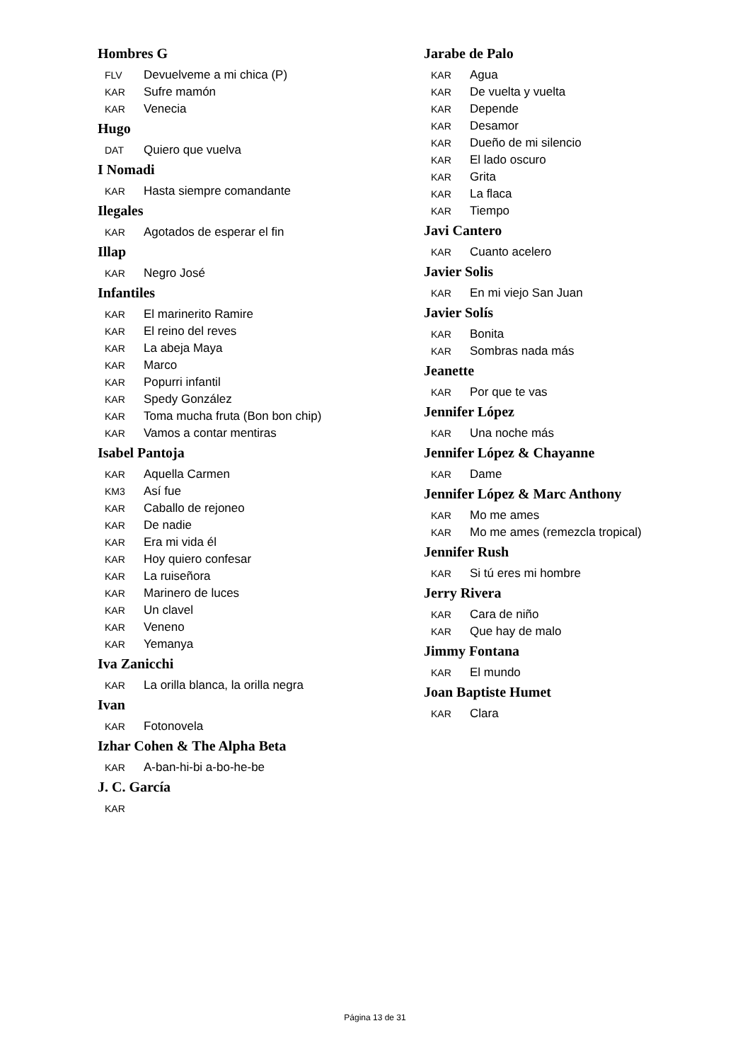Hombres G
FLV Devuelveme a mi chica (P)
KAR Sufre mamón
KAR Venecia
Hugo
DAT Quiero que vuelva
I Nomadi
KAR Hasta siempre comandante
Ilegales
KAR Agotados de esperar el fin
Illap
KAR Negro José
Infantiles
KAR El marinerito Ramire
KAR El reino del reves
KAR La abeja Maya
KAR Marco
KAR Popurri infantil
KAR Spedy González
KAR Toma mucha fruta (Bon bon chip)
KAR Vamos a contar mentiras
Isabel Pantoja
KAR Aquella Carmen
KM3 Así fue
KAR Caballo de rejoneo
KAR De nadie
KAR Era mi vida él
KAR Hoy quiero confesar
KAR La ruiseñora
KAR Marinero de luces
KAR Un clavel
KAR Veneno
KAR Yemanya
Iva Zanicchi
KAR La orilla blanca, la orilla negra
Ivan
KAR Fotonovela
Izhar Cohen & The Alpha Beta
KAR A-ban-hi-bi a-bo-he-be
J. C. García
KAR
Jarabe de Palo
KAR Agua
KAR De vuelta y vuelta
KAR Depende
KAR Desamor
KAR Dueño de mi silencio
KAR El lado oscuro
KAR Grita
KAR La flaca
KAR Tiempo
Javi Cantero
KAR Cuanto acelero
Javier Solis
KAR En mi viejo San Juan
Javier Solís
KAR Bonita
KAR Sombras nada más
Jeanette
KAR Por que te vas
Jennifer López
KAR Una noche más
Jennifer López & Chayanne
KAR Dame
Jennifer López & Marc Anthony
KAR Mo me ames
KAR Mo me ames (remezcla tropical)
Jennifer Rush
KAR Si tú eres mi hombre
Jerry Rivera
KAR Cara de niño
KAR Que hay de malo
Jimmy Fontana
KAR El mundo
Joan Baptiste Humet
KAR Clara
Página 13 de 31